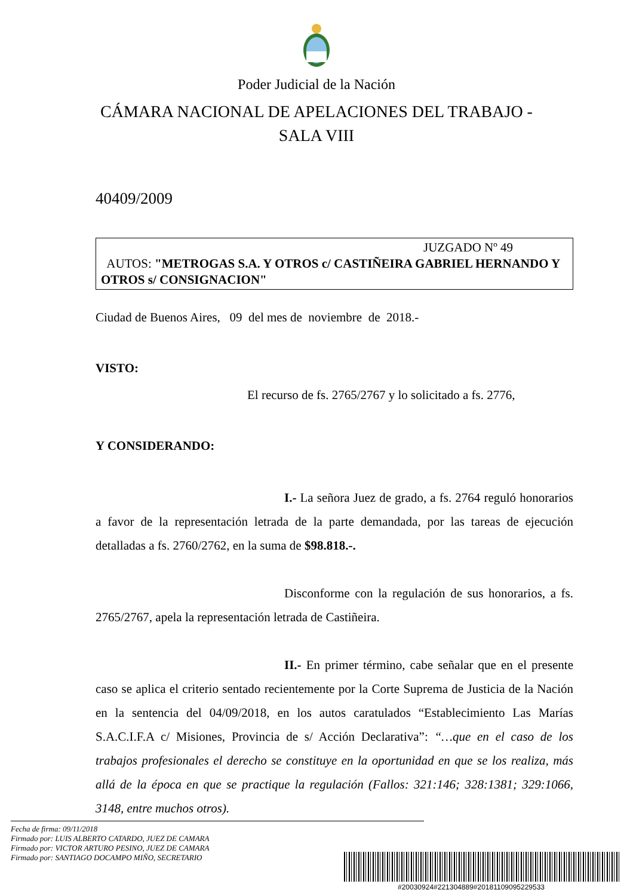Poder Judicial de la Nación
CÁMARA NACIONAL DE APELACIONES DEL TRABAJO -
SALA VIII
40409/2009
JUZGADO Nº 49
AUTOS: "METROGAS S.A. Y OTROS c/ CASTIÑEIRA GABRIEL HERNANDO Y OTROS s/ CONSIGNACION"
Ciudad de Buenos Aires, 09 del mes de noviembre de 2018.-
VISTO:
El recurso de fs. 2765/2767 y lo solicitado a fs. 2776,
Y CONSIDERANDO:
I.- La señora Juez de grado, a fs. 2764 reguló honorarios a favor de la representación letrada de la parte demandada, por las tareas de ejecución detalladas a fs. 2760/2762, en la suma de $98.818.-.
Disconforme con la regulación de sus honorarios, a fs. 2765/2767, apela la representación letrada de Castiñeira.
II.- En primer término, cabe señalar que en el presente caso se aplica el criterio sentado recientemente por la Corte Suprema de Justicia de la Nación en la sentencia del 04/09/2018, en los autos caratulados “Establecimiento Las Marías S.A.C.I.F.A c/ Misiones, Provincia de s/ Acción Declarativa”: “…que en el caso de los trabajos profesionales el derecho se constituye en la oportunidad en que se los realiza, más allá de la época en que se practique la regulación (Fallos: 321:146; 328:1381; 329:1066, 3148, entre muchos otros).
Fecha de firma: 09/11/2018
Firmado por: LUIS ALBERTO CATARDO, JUEZ DE CAMARA
Firmado por: VICTOR ARTURO PESINO, JUEZ DE CAMARA
Firmado por: SANTIAGO DOCAMPO MIÑO, SECRETARIO
#20030924#221304889#20181109095229533